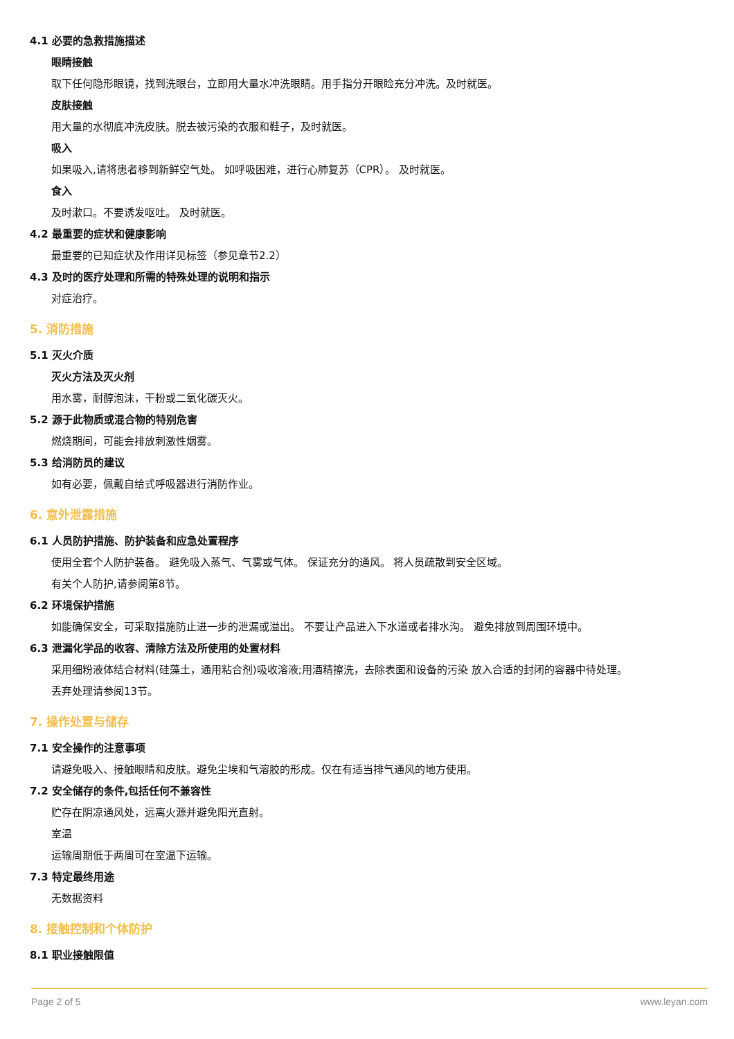4.1 必要的急救措施描述
眼睛接触
取下任何隐形眼镜，找到洗眼台，立即用大量水冲洗眼睛。用手指分开眼睑充分冲洗。及时就医。
皮肤接触
用大量的水彻底冲洗皮肤。脱去被污染的衣服和鞋子，及时就医。
吸入
如果吸入,请将患者移到新鲜空气处。 如呼吸困难，进行心肺复苏（CPR）。 及时就医。
食入
及时漱口。不要诱发呕吐。 及时就医。
4.2 最重要的症状和健康影响
最重要的已知症状及作用详见标签（参见章节2.2）
4.3 及时的医疗处理和所需的特殊处理的说明和指示
对症治疗。
5. 消防措施
5.1 灭火介质
灭火方法及灭火剂
用水雾，耐醇泡沫，干粉或二氧化碳灭火。
5.2 源于此物质或混合物的特别危害
燃烧期间，可能会排放刺激性烟雾。
5.3 给消防员的建议
如有必要，佩戴自给式呼吸器进行消防作业。
6. 意外泄露措施
6.1 人员防护措施、防护装备和应急处置程序
使用全套个人防护装备。 避免吸入蒸气、气雾或气体。 保证充分的通风。 将人员疏散到安全区域。
有关个人防护,请参阅第8节。
6.2 环境保护措施
如能确保安全，可采取措施防止进一步的泄漏或溢出。 不要让产品进入下水道或者排水沟。 避免排放到周围环境中。
6.3 泄漏化学品的收容、清除方法及所使用的处置材料
采用细粉液体结合材料(硅藻土，通用粘合剂)吸收溶液;用酒精擦洗，去除表面和设备的污染 放入合适的封闭的容器中待处理。
丢弃处理请参阅13节。
7. 操作处置与储存
7.1 安全操作的注意事项
请避免吸入、接触眼睛和皮肤。避免尘埃和气溶胶的形成。仅在有适当排气通风的地方使用。
7.2 安全储存的条件,包括任何不兼容性
贮存在阴凉通风处，远离火源并避免阳光直射。
室温
运输周期低于两周可在室温下运输。
7.3 特定最终用途
无数据资料
8. 接触控制和个体防护
8.1 职业接触限值
Page 2 of 5 www.leyan.com